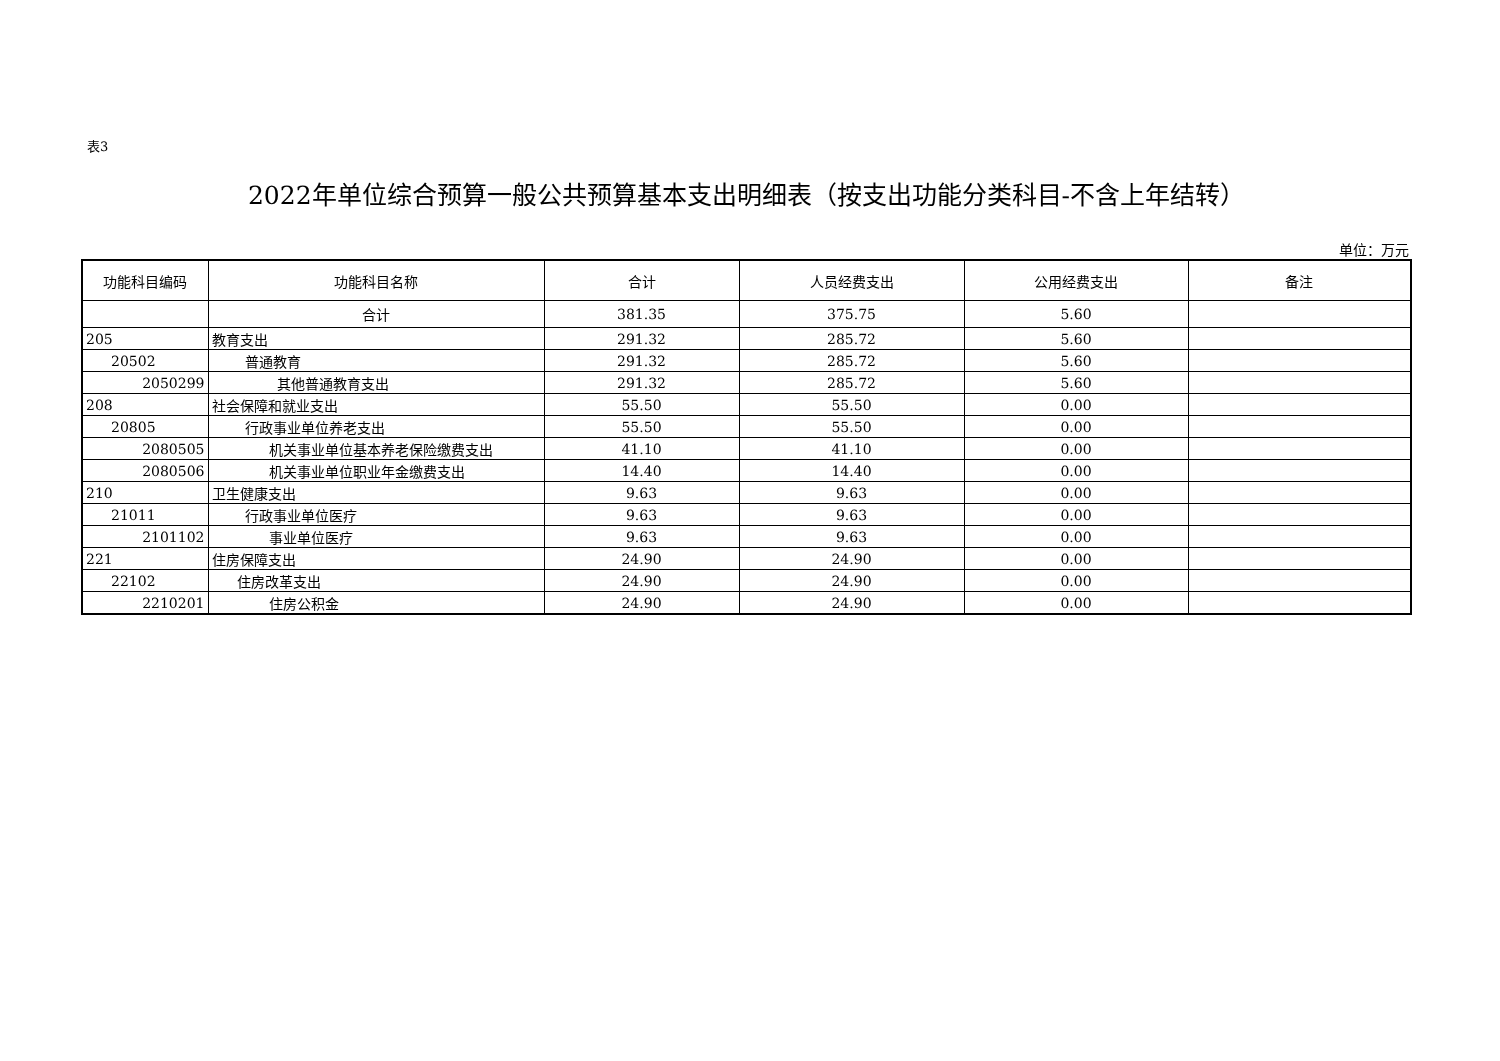表3
2022年单位综合预算一般公共预算基本支出明细表（按支出功能分类科目-不含上年结转）
单位：万元
| 功能科目编码 | 功能科目名称 | 合计 | 人员经费支出 | 公用经费支出 | 备注 |
| --- | --- | --- | --- | --- | --- |
| | 合计 | 381.35 | 375.75 | 5.60 | |
| 205 | 教育支出 | 291.32 | 285.72 | 5.60 | |
| 20502 | 普通教育 | 291.32 | 285.72 | 5.60 | |
| 2050299 | 其他普通教育支出 | 291.32 | 285.72 | 5.60 | |
| 208 | 社会保障和就业支出 | 55.50 | 55.50 | 0.00 | |
| 20805 | 行政事业单位养老支出 | 55.50 | 55.50 | 0.00 | |
| 2080505 | 机关事业单位基本养老保险缴费支出 | 41.10 | 41.10 | 0.00 | |
| 2080506 | 机关事业单位职业年金缴费支出 | 14.40 | 14.40 | 0.00 | |
| 210 | 卫生健康支出 | 9.63 | 9.63 | 0.00 | |
| 21011 | 行政事业单位医疗 | 9.63 | 9.63 | 0.00 | |
| 2101102 | 事业单位医疗 | 9.63 | 9.63 | 0.00 | |
| 221 | 住房保障支出 | 24.90 | 24.90 | 0.00 | |
| 22102 | 住房改革支出 | 24.90 | 24.90 | 0.00 | |
| 2210201 | 住房公积金 | 24.90 | 24.90 | 0.00 | |